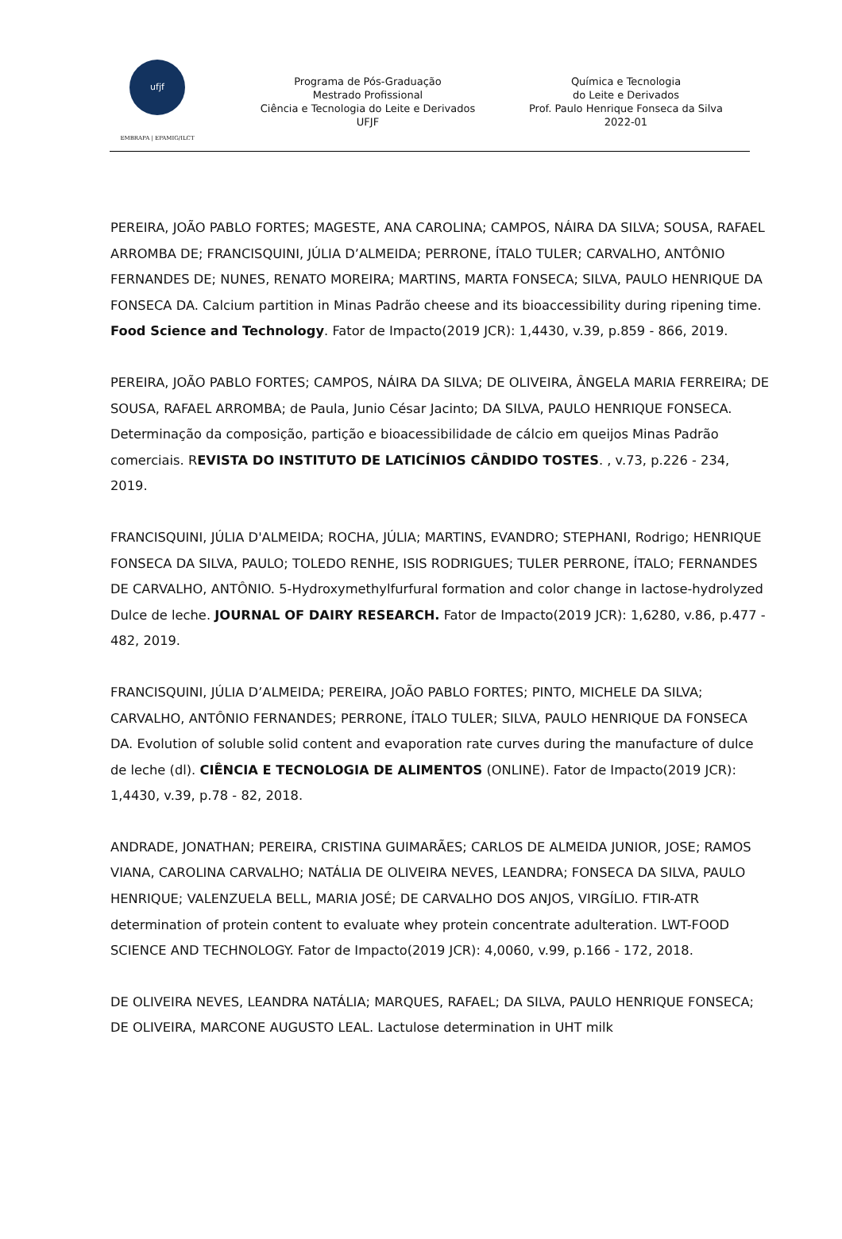ufjf
EMBRAPA | EPAMIG/ILCT
Programa de Pós-Graduação
Mestrado Profissional
Ciência e Tecnologia do Leite e Derivados
UFJF
Química e Tecnologia
do Leite e Derivados
Prof. Paulo Henrique Fonseca da Silva
2022-01
PEREIRA, JOÃO PABLO FORTES; MAGESTE, ANA CAROLINA; CAMPOS, NÁIRA DA SILVA; SOUSA, RAFAEL ARROMBA DE; FRANCISQUINI, JÚLIA D’ALMEIDA; PERRONE, ÍTALO TULER; CARVALHO, ANTÔNIO FERNANDES DE; NUNES, RENATO MOREIRA; MARTINS, MARTA FONSECA; SILVA, PAULO HENRIQUE DA FONSECA DA. Calcium partition in Minas Padrão cheese and its bioaccessibility during ripening time. Food Science and Technology. Fator de Impacto(2019 JCR): 1,4430, v.39, p.859 - 866, 2019.
PEREIRA, JOÃO PABLO FORTES; CAMPOS, NÁIRA DA SILVA; DE OLIVEIRA, ÂNGELA MARIA FERREIRA; DE SOUSA, RAFAEL ARROMBA; de Paula, Junio César Jacinto; DA SILVA, PAULO HENRIQUE FONSECA. Determinação da composição, partição e bioacessibilidade de cálcio em queijos Minas Padrão comerciais. REVISTA DO INSTITUTO DE LATICÍNIOS CÂNDIDO TOSTES. , v.73, p.226 - 234, 2019.
FRANCISQUINI, JÚLIA D'ALMEIDA; ROCHA, JÚLIA; MARTINS, EVANDRO; STEPHANI, Rodrigo; HENRIQUE FONSECA DA SILVA, PAULO; TOLEDO RENHE, ISIS RODRIGUES; TULER PERRONE, ÍTALO; FERNANDES DE CARVALHO, ANTÔNIO. 5-Hydroxymethylfurfural formation and color change in lactose-hydrolyzed Dulce de leche. JOURNAL OF DAIRY RESEARCH. Fator de Impacto(2019 JCR): 1,6280, v.86, p.477 - 482, 2019.
FRANCISQUINI, JÚLIA D’ALMEIDA; PEREIRA, JOÃO PABLO FORTES; PINTO, MICHELE DA SILVA; CARVALHO, ANTÔNIO FERNANDES; PERRONE, ÍTALO TULER; SILVA, PAULO HENRIQUE DA FONSECA DA. Evolution of soluble solid content and evaporation rate curves during the manufacture of dulce de leche (dl). CIÊNCIA E TECNOLOGIA DE ALIMENTOS (ONLINE). Fator de Impacto(2019 JCR): 1,4430, v.39, p.78 - 82, 2018.
ANDRADE, JONATHAN; PEREIRA, CRISTINA GUIMARÃES; CARLOS DE ALMEIDA JUNIOR, JOSE; RAMOS VIANA, CAROLINA CARVALHO; NATÁLIA DE OLIVEIRA NEVES, LEANDRA; FONSECA DA SILVA, PAULO HENRIQUE; VALENZUELA BELL, MARIA JOSÉ; DE CARVALHO DOS ANJOS, VIRGÍLIO. FTIR-ATR determination of protein content to evaluate whey protein concentrate adulteration. LWT-FOOD SCIENCE AND TECHNOLOGY. Fator de Impacto(2019 JCR): 4,0060, v.99, p.166 - 172, 2018.
DE OLIVEIRA NEVES, LEANDRA NATÁLIA; MARQUES, RAFAEL; DA SILVA, PAULO HENRIQUE FONSECA; DE OLIVEIRA, MARCONE AUGUSTO LEAL. Lactulose determination in UHT milk